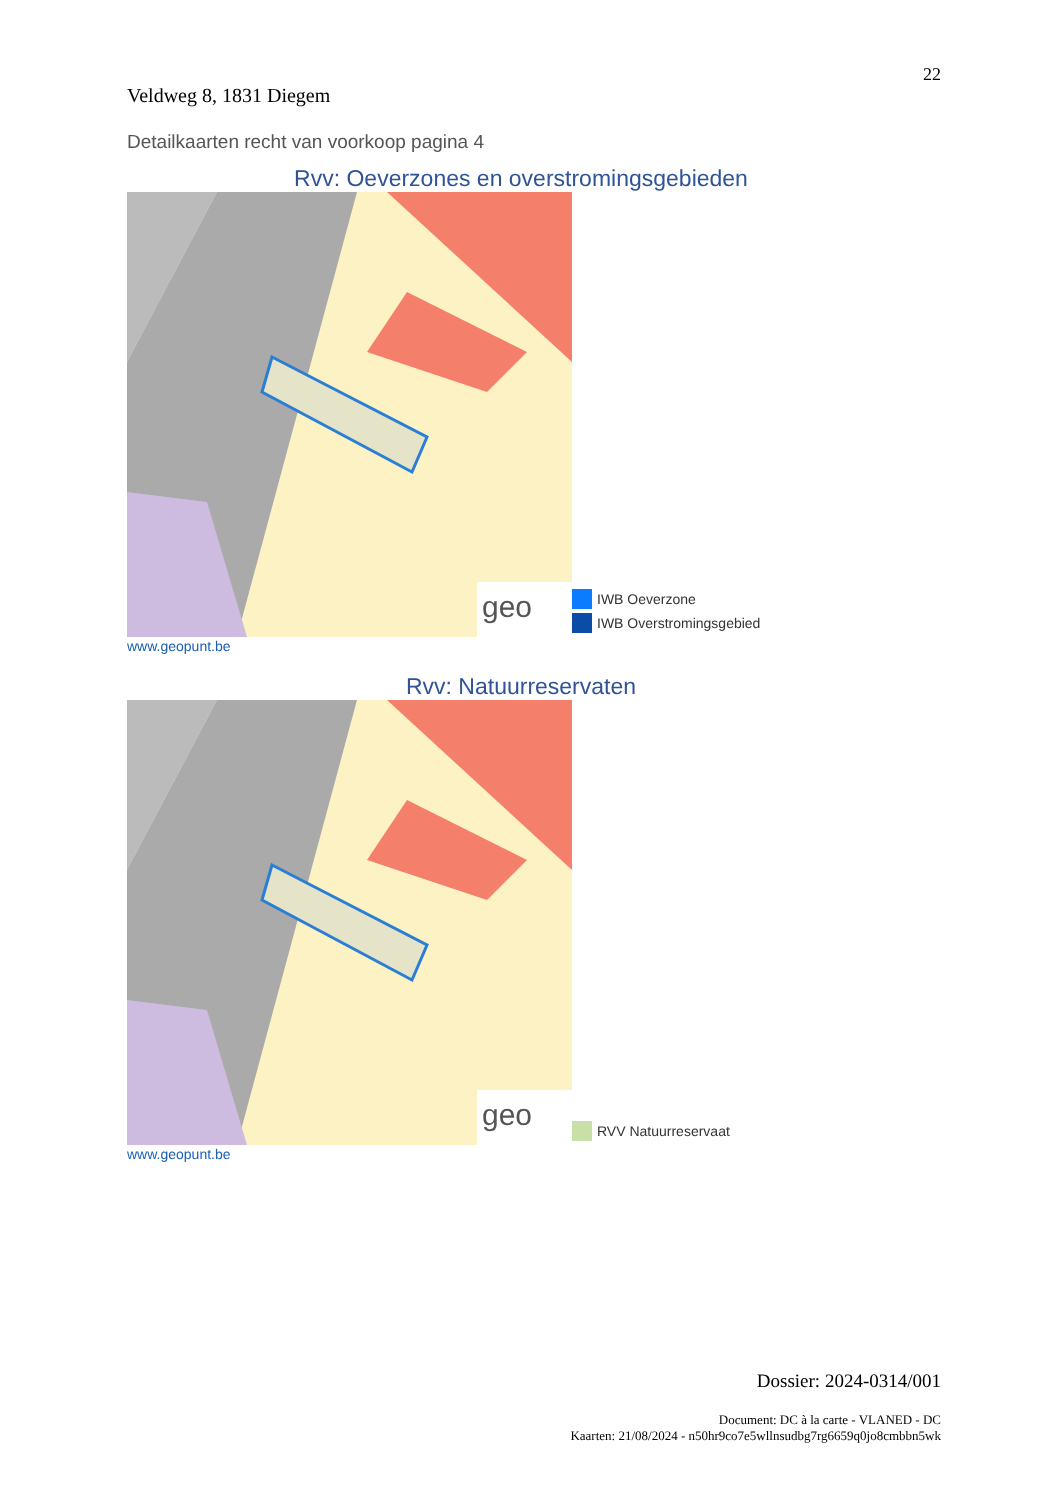22
Veldweg 8, 1831 Diegem
Detailkaarten recht van voorkoop pagina 4
Rvv: Oeverzones en overstromingsgebieden
geo
IWB Oeverzone
IWB Overstromingsgebied
www.geopunt.be
Rvv: Natuurreservaten
geo
RVV Natuurreservaat
www.geopunt.be
Dossier: 2024-0314/001
Document: DC à la carte - VLANED - DC
Kaarten: 21/08/2024 - n50hr9co7e5wllnsudbg7rg6659q0jo8cmbbn5wk